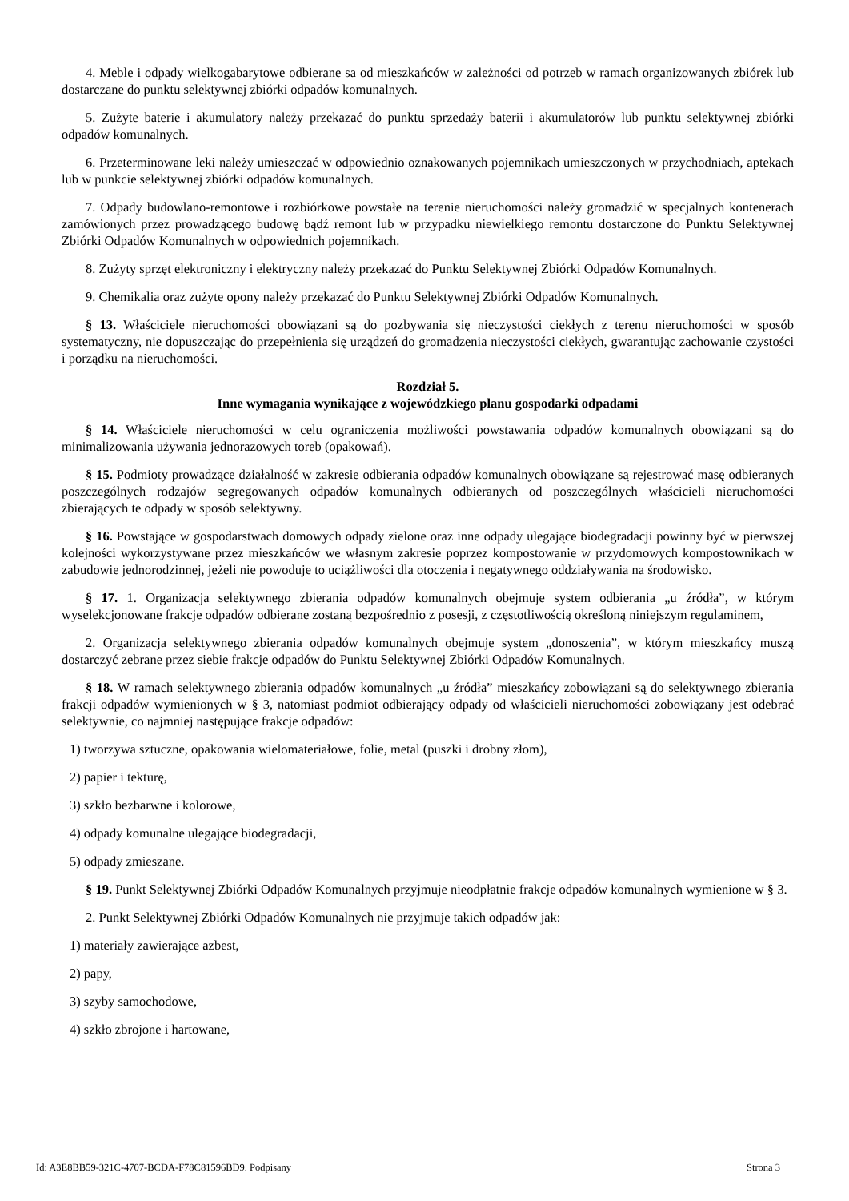4. Meble i odpady wielkogabarytowe odbierane sa od mieszkańców w zależności od potrzeb w ramach organizowanych zbiórek lub dostarczane do punktu selektywnej zbiórki odpadów komunalnych.
5. Zużyte baterie i akumulatory należy przekazać do punktu sprzedaży baterii i akumulatorów lub punktu selektywnej zbiórki odpadów komunalnych.
6. Przeterminowane leki należy umieszczać w odpowiednio oznakowanych pojemnikach umieszczonych w przychodniach, aptekach lub w punkcie selektywnej zbiórki odpadów komunalnych.
7. Odpady budowlano-remontowe i rozbiórkowe powstałe na terenie nieruchomości należy gromadzić w specjalnych kontenerach zamówionych przez prowadzącego budowę bądź remont lub w przypadku niewielkiego remontu dostarczone do Punktu Selektywnej Zbiórki Odpadów Komunalnych w odpowiednich pojemnikach.
8. Zużyty sprzęt elektroniczny i elektryczny należy przekazać do Punktu Selektywnej Zbiórki Odpadów Komunalnych.
9. Chemikalia oraz zużyte opony należy przekazać do Punktu Selektywnej Zbiórki Odpadów Komunalnych.
§ 13. Właściciele nieruchomości obowiązani są do pozbywania się nieczystości ciekłych z terenu nieruchomości w sposób systematyczny, nie dopuszczając do przepełnienia się urządzeń do gromadzenia nieczystości ciekłych, gwarantując zachowanie czystości i porządku na nieruchomości.
Rozdział 5.
Inne wymagania wynikające z wojewódzkiego planu gospodarki odpadami
§ 14. Właściciele nieruchomości w celu ograniczenia możliwości powstawania odpadów komunalnych obowiązani są do minimalizowania używania jednorazowych toreb (opakowań).
§ 15. Podmioty prowadzące działalność w zakresie odbierania odpadów komunalnych obowiązane są rejestrować masę odbieranych poszczególnych rodzajów segregowanych odpadów komunalnych odbieranych od poszczególnych właścicieli nieruchomości zbierających te odpady w sposób selektywny.
§ 16. Powstające w gospodarstwach domowych odpady zielone oraz inne odpady ulegające biodegradacji powinny być w pierwszej kolejności wykorzystywane przez mieszkańców we własnym zakresie poprzez kompostowanie w przydomowych kompostownikach w zabudowie jednorodzinnej, jeżeli nie powoduje to uciążliwości dla otoczenia i negatywnego oddziaływania na środowisko.
§ 17. 1. Organizacja selektywnego zbierania odpadów komunalnych obejmuje system odbierania „u źródła”, w którym wyselekcjonowane frakcje odpadów odbierane zostaną bezpośrednio z posesji, z częstotliwością określoną niniejszym regulaminem,
2. Organizacja selektywnego zbierania odpadów komunalnych obejmuje system „donoszenia”, w którym mieszkańcy muszą dostarczyć zebrane przez siebie frakcje odpadów do Punktu Selektywnej Zbiórki Odpadów Komunalnych.
§ 18. W ramach selektywnego zbierania odpadów komunalnych „u źródła” mieszkańcy zobowiązani są do selektywnego zbierania frakcji odpadów wymienionych w § 3, natomiast podmiot odbierający odpady od właścicieli nieruchomości zobowiązany jest odebrać selektywnie, co najmniej następujące frakcje odpadów:
1) tworzywa sztuczne, opakowania wielomateriałowe, folie, metal (puszki i drobny złom),
2) papier i tekturę,
3) szkło bezbarwne i kolorowe,
4) odpady komunalne ulegające biodegradacji,
5) odpady zmieszane.
§ 19. Punkt Selektywnej Zbiórki Odpadów Komunalnych przyjmuje nieodpłatnie frakcje odpadów komunalnych wymienione w § 3.
2. Punkt Selektywnej Zbiórki Odpadów Komunalnych nie przyjmuje takich odpadów jak:
1) materiały zawierające azbest,
2) papy,
3) szyby samochodowe,
4) szkło zbrojone i hartowane,
Id: A3E8BB59-321C-4707-BCDA-F78C81596BD9. Podpisany Strona 3